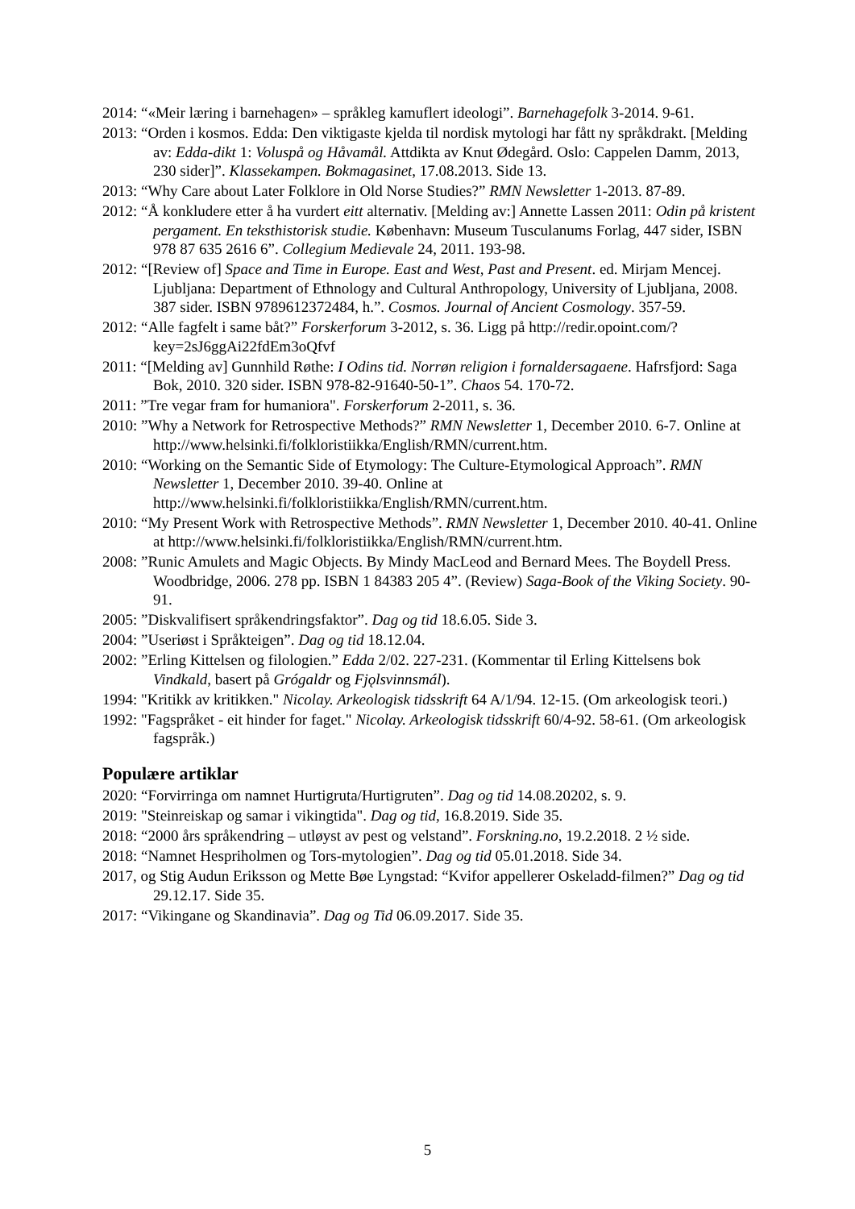2014: “«Meir læring i barnehagen» – språkleg kamuflert ideologi”. Barnehagefolk 3-2014. 9-61.
2013: “Orden i kosmos. Edda: Den viktigaste kjelda til nordisk mytologi har fått ny språkdrakt. [Melding av: Edda-dikt 1: Voluspå og Håvamål. Attdikta av Knut Ødegård. Oslo: Cappelen Damm, 2013, 230 sider]”. Klassekampen. Bokmagasinet, 17.08.2013. Side 13.
2013: “Why Care about Later Folklore in Old Norse Studies?” RMN Newsletter 1-2013. 87-89.
2012: “Å konkludere etter å ha vurdert eitt alternativ. [Melding av:] Annette Lassen 2011: Odin på kristent pergament. En teksthistorisk studie. København: Museum Tusculanums Forlag, 447 sider, ISBN 978 87 635 2616 6”. Collegium Medievale 24, 2011. 193-98.
2012: “[Review of] Space and Time in Europe. East and West, Past and Present. ed. Mirjam Mencej. Ljubljana: Department of Ethnology and Cultural Anthropology, University of Ljubljana, 2008. 387 sider. ISBN 9789612372484, h.”. Cosmos. Journal of Ancient Cosmology. 357-59.
2012: “Alle fagfelt i same båt?” Forskerforum 3-2012, s. 36. Ligg på http://redir.opoint.com/?key=2sJ6ggAi22fdEm3oQfvf
2011: “[Melding av] Gunnhild Røthe: I Odins tid. Norrøn religion i fornaldersagaene. Hafrsfjord: Saga Bok, 2010. 320 sider. ISBN 978-82-91640-50-1”. Chaos 54. 170-72.
2011: ”Tre vegar fram for humaniora". Forskerforum 2-2011, s. 36.
2010: ”Why a Network for Retrospective Methods?” RMN Newsletter 1, December 2010. 6-7. Online at http://www.helsinki.fi/folkloristiikka/English/RMN/current.htm.
2010: “Working on the Semantic Side of Etymology: The Culture-Etymological Approach”. RMN Newsletter 1, December 2010. 39-40. Online at http://www.helsinki.fi/folkloristiikka/English/RMN/current.htm.
2010: “My Present Work with Retrospective Methods”. RMN Newsletter 1, December 2010. 40-41. Online at http://www.helsinki.fi/folkloristiikka/English/RMN/current.htm.
2008: ”Runic Amulets and Magic Objects. By Mindy MacLeod and Bernard Mees. The Boydell Press. Woodbridge, 2006. 278 pp. ISBN 1 84383 205 4”. (Review) Saga-Book of the Viking Society. 90-91.
2005: ”Diskvalifisert språkendringsfaktor”. Dag og tid 18.6.05. Side 3.
2004: ”Useriøst i Språkteigen”. Dag og tid 18.12.04.
2002: ”Erling Kittelsen og filologien.” Edda 2/02. 227-231. (Kommentar til Erling Kittelsens bok Vindkald, basert på Grógaldr og Fjǫlsvinnsmál).
1994: "Kritikk av kritikken." Nicolay. Arkeologisk tidsskrift 64 A/1/94. 12-15. (Om arkeologisk teori.)
1992: "Fagspråket - eit hinder for faget." Nicolay. Arkeologisk tidsskrift 60/4-92. 58-61. (Om arkeologisk fagspråk.)
Populære artiklar
2020: “Forvirringa om namnet Hurtigruta/Hurtigruten”. Dag og tid 14.08.20202, s. 9.
2019: "Steinreiskap og samar i vikingtida". Dag og tid, 16.8.2019. Side 35.
2018: “2000 års språkendring – utløyst av pest og velstand”. Forskning.no, 19.2.2018. 2 ½ side.
2018: “Namnet Hespriholmen og Tors-mytologien”. Dag og tid 05.01.2018. Side 34.
2017, og Stig Audun Eriksson og Mette Bøe Lyngstad: “Kvifor appellerer Oskeladd-filmen?” Dag og tid 29.12.17. Side 35.
2017: “Vikingane og Skandinavia”. Dag og Tid 06.09.2017. Side 35.
5